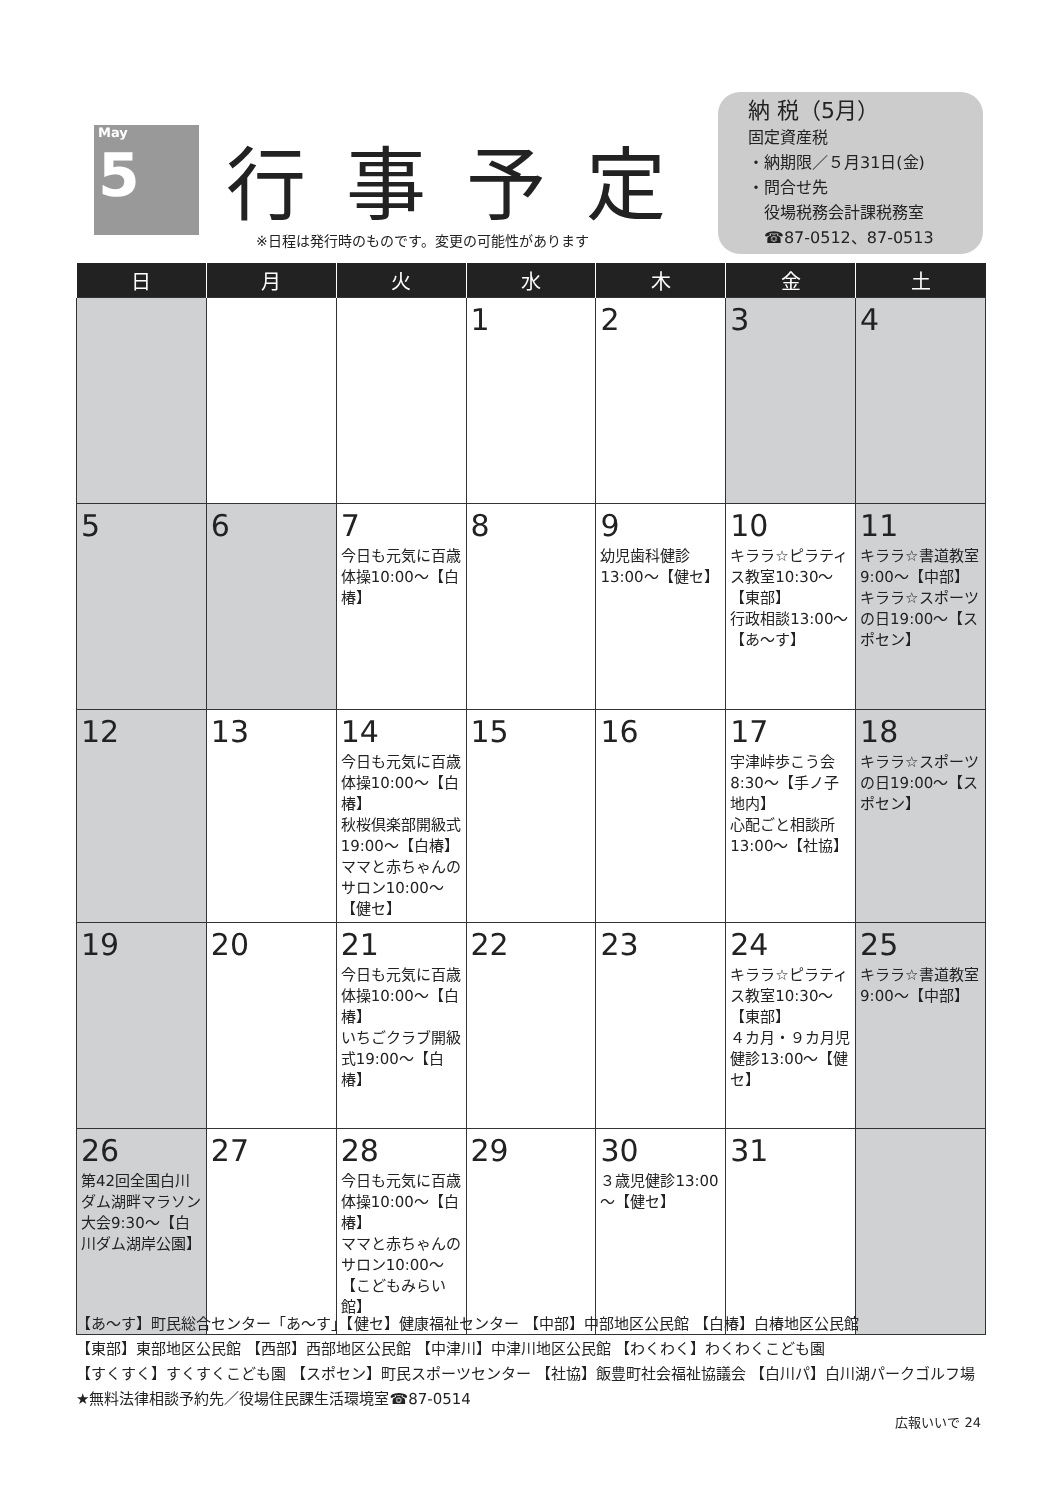May
5
行事予定
※日程は発行時のものです。変更の可能性があります
納 税（5月）
固定資産税
・納期限／５月31日(金)
・問合せ先
　役場税務会計課税務室
　☎87-0512、87-0513
| 日 | 月 | 火 | 水 | 木 | 金 | 土 |
| --- | --- | --- | --- | --- | --- | --- |
| | | | 1 | 2 | 3 | 4 |
| 5 | 6 | 7 今日も元気に百歳体操10:00～【白椿】 | 8 | 9 幼児歯科健診13:00～【健セ】 | 10 キララ☆ピラティス教室10:30～【東部】 行政相談13:00～【あ～す】 | 11 キララ☆書道教室9:00～【中部】 キララ☆スポーツの日19:00～【スポセン】 |
| 12 | 13 | 14 今日も元気に百歳体操10:00～【白椿】 秋桜倶楽部開級式19:00～【白椿】 ママと赤ちゃんのサロン10:00～【健セ】 | 15 | 16 | 17 宇津峠歩こう会8:30～【手ノ子地内】 心配ごと相談所13:00～【社協】 | 18 キララ☆スポーツの日19:00～【スポセン】 |
| 19 | 20 | 21 今日も元気に百歳体操10:00～【白椿】 いちごクラブ開級式19:00～【白椿】 | 22 | 23 | 24 キララ☆ピラティス教室10:30～【東部】 ４カ月・９カ月児健診13:00～【健セ】 | 25 キララ☆書道教室9:00～【中部】 |
| 26 第42回全国白川ダム湖畔マラソン大会9:30～【白川ダム湖岸公園】 | 27 | 28 今日も元気に百歳体操10:00～【白椿】 ママと赤ちゃんのサロン10:00～【こどもみらい館】 | 29 | 30 ３歳児健診13:00～【健セ】 | 31 | |
【あ～す】町民総合センター「あ～す」【健セ】健康福祉センター 【中部】中部地区公民館 【白椿】白椿地区公民館
【東部】東部地区公民館 【西部】西部地区公民館 【中津川】中津川地区公民館 【わくわく】わくわくこども園
【すくすく】すくすくこども園 【スポセン】町民スポーツセンター 【社協】飯豊町社会福祉協議会 【白川パ】白川湖パークゴルフ場
★無料法律相談予約先／役場住民課生活環境室☎87-0514
広報いいで 24